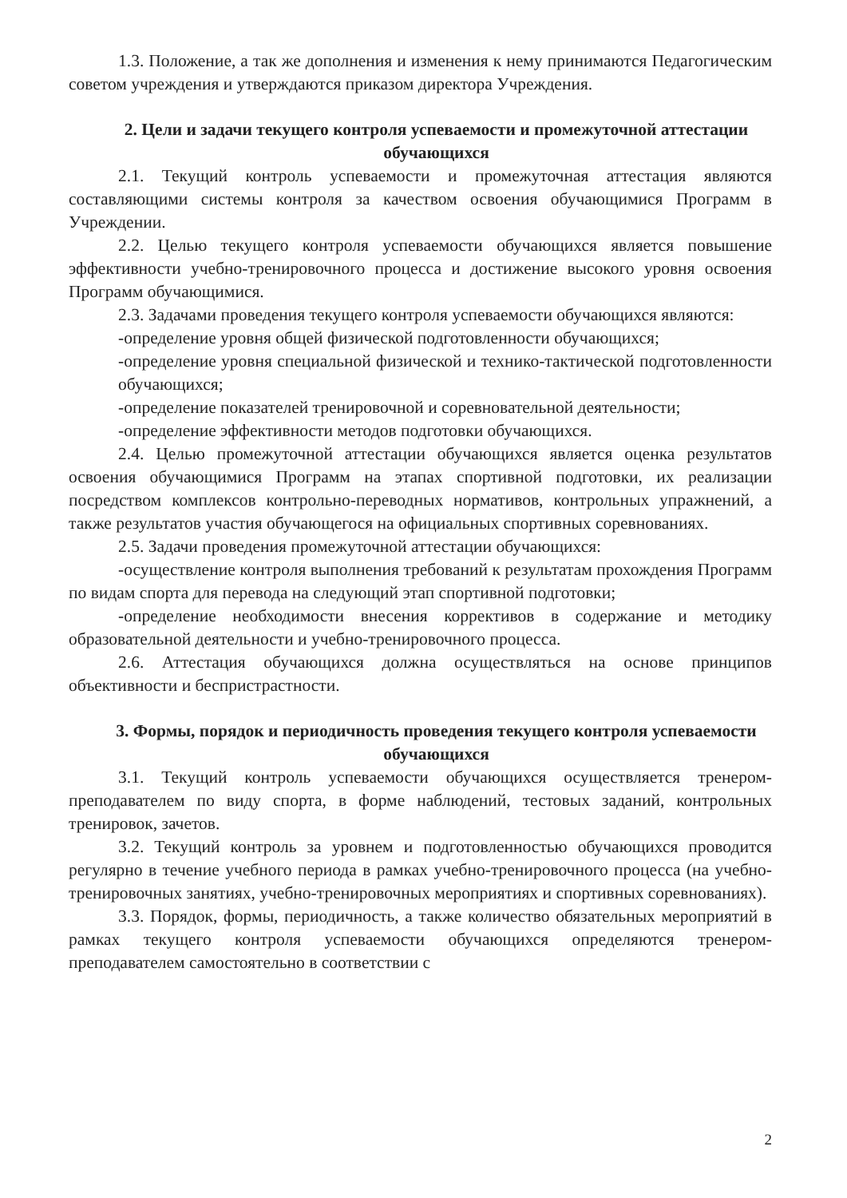1.3. Положение, а так же дополнения и изменения к нему принимаются Педагогическим советом учреждения и утверждаются приказом директора Учреждения.
2. Цели и задачи текущего контроля успеваемости и промежуточной аттестации обучающихся
2.1. Текущий контроль успеваемости и промежуточная аттестация являются составляющими системы контроля за качеством освоения обучающимися Программ в Учреждении.
2.2. Целью текущего контроля успеваемости обучающихся является повышение эффективности учебно-тренировочного процесса и достижение высокого уровня освоения Программ обучающимися.
2.3. Задачами проведения текущего контроля успеваемости обучающихся являются:
-определение уровня общей физической подготовленности обучающихся;
-определение уровня специальной физической и технико-тактической подготовленности обучающихся;
-определение показателей тренировочной и соревновательной деятельности;
-определение эффективности методов подготовки обучающихся.
2.4. Целью промежуточной аттестации обучающихся является оценка результатов освоения обучающимися Программ на этапах спортивной подготовки, их реализации посредством комплексов контрольно-переводных нормативов, контрольных упражнений, а также результатов участия обучающегося на официальных спортивных соревнованиях.
2.5. Задачи проведения промежуточной аттестации обучающихся:
-осуществление контроля выполнения требований к результатам прохождения Программ по видам спорта для перевода на следующий этап спортивной подготовки;
-определение необходимости внесения коррективов в содержание и методику образовательной деятельности и учебно-тренировочного процесса.
2.6. Аттестация обучающихся должна осуществляться на основе принципов объективности и беспристрастности.
3. Формы, порядок и периодичность проведения текущего контроля успеваемости обучающихся
3.1. Текущий контроль успеваемости обучающихся осуществляется тренером-преподавателем по виду спорта, в форме наблюдений, тестовых заданий, контрольных тренировок, зачетов.
3.2. Текущий контроль за уровнем и подготовленностью обучающихся проводится регулярно в течение учебного периода в рамках учебно-тренировочного процесса (на учебно-тренировочных занятиях, учебно-тренировочных мероприятиях и спортивных соревнованиях).
3.3. Порядок, формы, периодичность, а также количество обязательных мероприятий в рамках текущего контроля успеваемости обучающихся определяются тренером-преподавателем самостоятельно в соответствии с
2